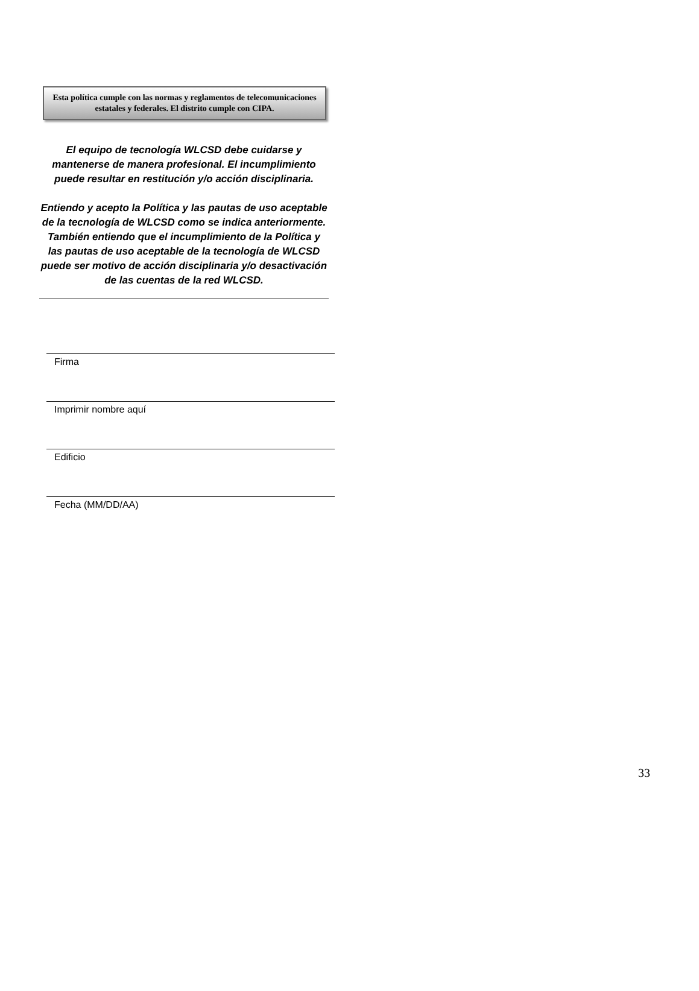Esta política cumple con las normas y reglamentos de telecomunicaciones estatales y federales. El distrito cumple con CIPA.
El equipo de tecnología WLCSD debe cuidarse y mantenerse de manera profesional. El incumplimiento puede resultar en restitución y/o acción disciplinaria.
Entiendo y acepto la Política y las pautas de uso aceptable de la tecnología de WLCSD como se indica anteriormente. También entiendo que el incumplimiento de la Política y las pautas de uso aceptable de la tecnología de WLCSD puede ser motivo de acción disciplinaria y/o desactivación de las cuentas de la red WLCSD.
Firma
Imprimir nombre aquí
Edificio
Fecha (MM/DD/AA)
33